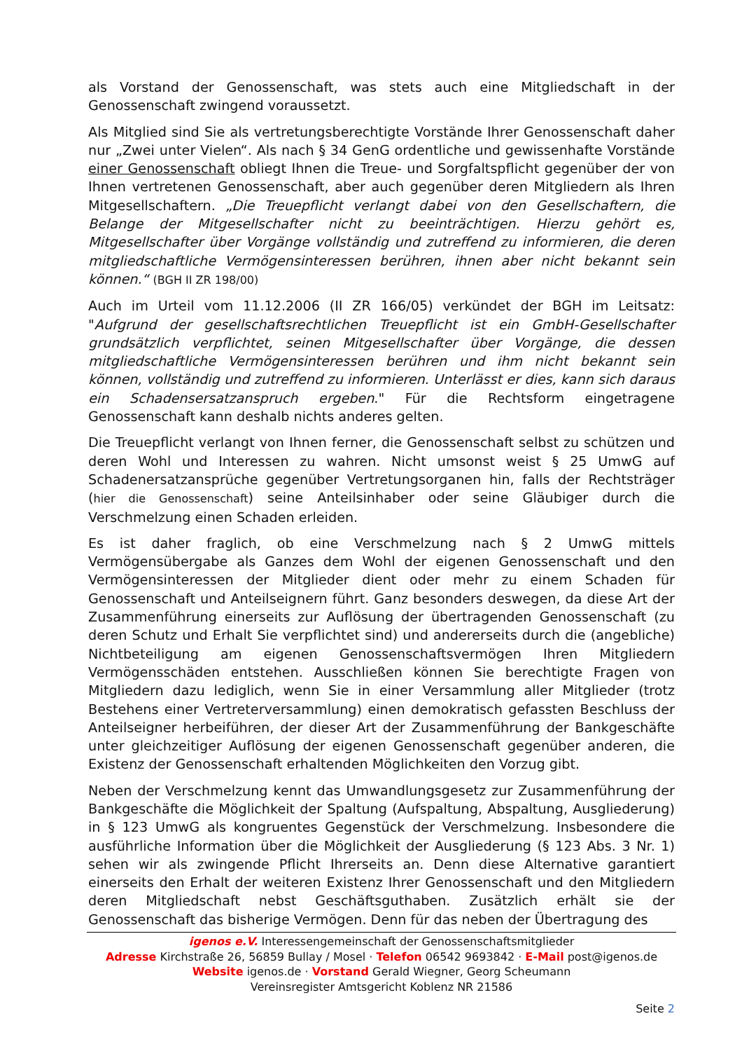als Vorstand der Genossenschaft, was stets auch eine Mitgliedschaft in der Genossenschaft zwingend voraussetzt.
Als Mitglied sind Sie als vertretungsberechtigte Vorstände Ihrer Genossenschaft daher nur „Zwei unter Vielen“. Als nach § 34 GenG ordentliche und gewissenhafte Vorstände einer Genossenschaft obliegt Ihnen die Treue- und Sorgfaltspflicht gegenüber der von Ihnen vertretenen Genossenschaft, aber auch gegenüber deren Mitgliedern als Ihren Mitgesellschaftern. „Die Treuepflicht verlangt dabei von den Gesellschaftern, die Belange der Mitgesellschafter nicht zu beeinträchtigen. Hierzu gehört es, Mitgesellschafter über Vorgänge vollständig und zutreffend zu informieren, die deren mitgliedschaftliche Vermögensinteressen berühren, ihnen aber nicht bekannt sein können.“ (BGH II ZR 198/00)
Auch im Urteil vom 11.12.2006 (II ZR 166/05) verkündet der BGH im Leitsatz: "Aufgrund der gesellschaftsrechtlichen Treuepflicht ist ein GmbH-Gesellschafter grundsätzlich verpflichtet, seinen Mitgesellschafter über Vorgänge, die dessen mitgliedschaftliche Vermögensinteressen berühren und ihm nicht bekannt sein können, vollständig und zutreffend zu informieren. Unterlässt er dies, kann sich daraus ein Schadensersatzanspruch ergeben." Für die Rechtsform eingetragene Genossenschaft kann deshalb nichts anderes gelten.
Die Treuepflicht verlangt von Ihnen ferner, die Genossenschaft selbst zu schützen und deren Wohl und Interessen zu wahren. Nicht umsonst weist § 25 UmwG auf Schadenersatzansprüche gegenüber Vertretungsorganen hin, falls der Rechtsträger (hier die Genossenschaft) seine Anteilsinhaber oder seine Gläubiger durch die Verschmelzung einen Schaden erleiden.
Es ist daher fraglich, ob eine Verschmelzung nach § 2 UmwG mittels Vermögensübergabe als Ganzes dem Wohl der eigenen Genossenschaft und den Vermögensinteressen der Mitglieder dient oder mehr zu einem Schaden für Genossenschaft und Anteilseignern führt. Ganz besonders deswegen, da diese Art der Zusammenführung einerseits zur Auflösung der übertragenden Genossenschaft (zu deren Schutz und Erhalt Sie verpflichtet sind) und andererseits durch die (angebliche) Nichtbeteiligung am eigenen Genossenschaftsvermögen Ihren Mitgliedern Vermögensschäden entstehen. Ausschließen können Sie berechtigte Fragen von Mitgliedern dazu lediglich, wenn Sie in einer Versammlung aller Mitglieder (trotz Bestehens einer Vertreterversammlung) einen demokratisch gefassten Beschluss der Anteilseigner herbeiführen, der dieser Art der Zusammenführung der Bankgeschäfte unter gleichzeitiger Auflösung der eigenen Genossenschaft gegenüber anderen, die Existenz der Genossenschaft erhaltenden Möglichkeiten den Vorzug gibt.
Neben der Verschmelzung kennt das Umwandlungsgesetz zur Zusammenführung der Bankgeschäfte die Möglichkeit der Spaltung (Aufspaltung, Abspaltung, Ausgliederung) in § 123 UmwG als kongruentes Gegenstück der Verschmelzung. Insbesondere die ausführliche Information über die Möglichkeit der Ausgliederung (§ 123 Abs. 3 Nr. 1) sehen wir als zwingende Pflicht Ihrerseits an. Denn diese Alternative garantiert einerseits den Erhalt der weiteren Existenz Ihrer Genossenschaft und den Mitgliedern deren Mitgliedschaft nebst Geschäftsguthaben. Zusätzlich erhält sie der Genossenschaft das bisherige Vermögen. Denn für das neben der Übertragung des
igenos e.V. Interessengemeinschaft der Genossenschaftsmitglieder
Adresse Kirchstraße 26, 56859 Bullay / Mosel · Telefon 06542 9693842 · E-Mail post@igenos.de
Website igenos.de · Vorstand Gerald Wiegner, Georg Scheumann
Vereinsregister Amtsgericht Koblenz NR 21586
Seite 2